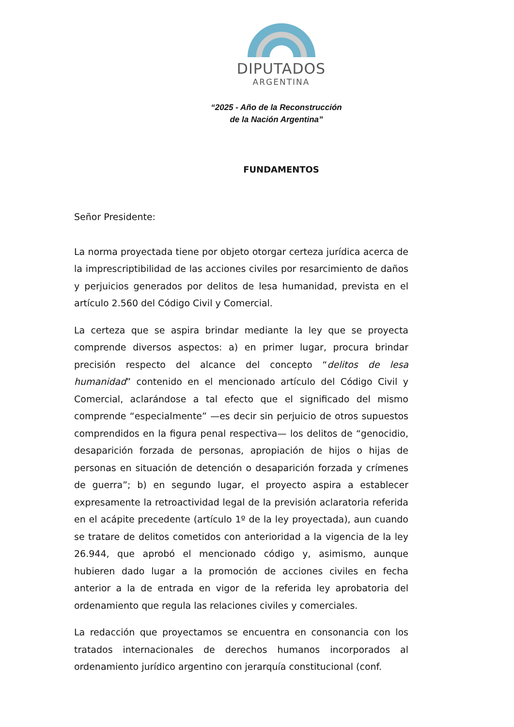DIPUTADOS
ARGENTINA
“2025 - Año de la Reconstrucción
de la Nación Argentina”
FUNDAMENTOS
Señor Presidente:
La norma proyectada tiene por objeto otorgar certeza jurídica acerca de la imprescriptibilidad de las acciones civiles por resarcimiento de daños y perjuicios generados por delitos de lesa humanidad, prevista en el artículo 2.560 del Código Civil y Comercial.
La certeza que se aspira brindar mediante la ley que se proyecta comprende diversos aspectos: a) en primer lugar, procura brindar precisión respecto del alcance del concepto “delitos de lesa humanidad” contenido en el mencionado artículo del Código Civil y Comercial, aclarándose a tal efecto que el significado del mismo comprende “especialmente” —es decir sin perjuicio de otros supuestos comprendidos en la figura penal respectiva— los delitos de “genocidio, desaparición forzada de personas, apropiación de hijos o hijas de personas en situación de detención o desaparición forzada y crímenes de guerra”; b) en segundo lugar, el proyecto aspira a establecer expresamente la retroactividad legal de la previsión aclaratoria referida en el acápite precedente (artículo 1º de la ley proyectada), aun cuando se tratare de delitos cometidos con anterioridad a la vigencia de la ley 26.944, que aprobó el mencionado código y, asimismo, aunque hubieren dado lugar a la promoción de acciones civiles en fecha anterior a la de entrada en vigor de la referida ley aprobatoria del ordenamiento que regula las relaciones civiles y comerciales.
La redacción que proyectamos se encuentra en consonancia con los tratados internacionales de derechos humanos incorporados al ordenamiento jurídico argentino con jerarquía constitucional (conf.